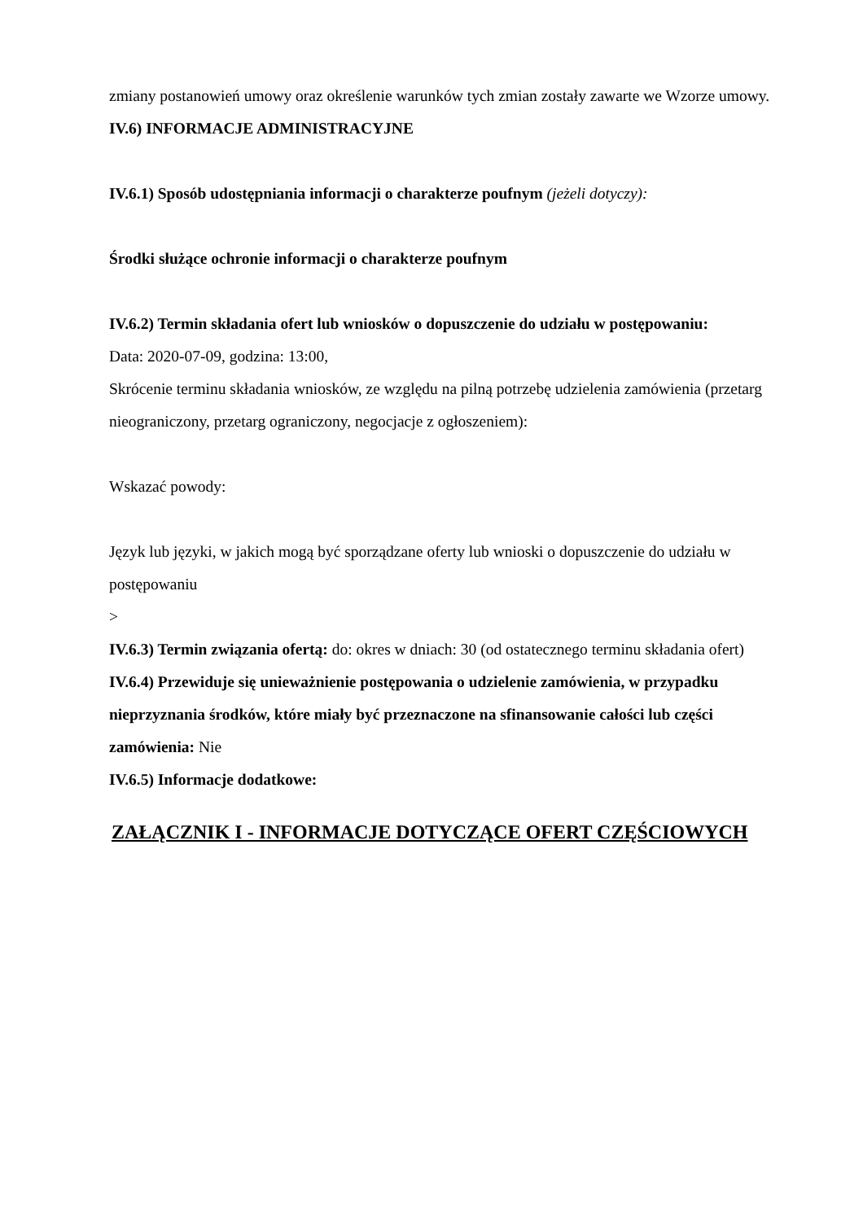zmiany postanowień umowy oraz określenie warunków tych zmian zostały zawarte we Wzorze umowy.
IV.6) INFORMACJE ADMINISTRACYJNE
IV.6.1) Sposób udostępniania informacji o charakterze poufnym (jeżeli dotyczy):
Środki służące ochronie informacji o charakterze poufnym
IV.6.2) Termin składania ofert lub wniosków o dopuszczenie do udziału w postępowaniu:
Data: 2020-07-09, godzina: 13:00,
Skrócenie terminu składania wniosków, ze względu na pilną potrzebę udzielenia zamówienia (przetarg nieograniczony, przetarg ograniczony, negocjacje z ogłoszeniem):
Wskazać powody:
Język lub języki, w jakich mogą być sporządzane oferty lub wnioski o dopuszczenie do udziału w postępowaniu
>
IV.6.3) Termin związania ofertą: do: okres w dniach: 30 (od ostatecznego terminu składania ofert)
IV.6.4) Przewiduje się unieważnienie postępowania o udzielenie zamówienia, w przypadku nieprzyznania środków, które miały być przeznaczone na sfinansowanie całości lub części zamówienia: Nie
IV.6.5) Informacje dodatkowe:
ZAŁĄCZNIK I - INFORMACJE DOTYCZĄCE OFERT CZĘŚCIOWYCH